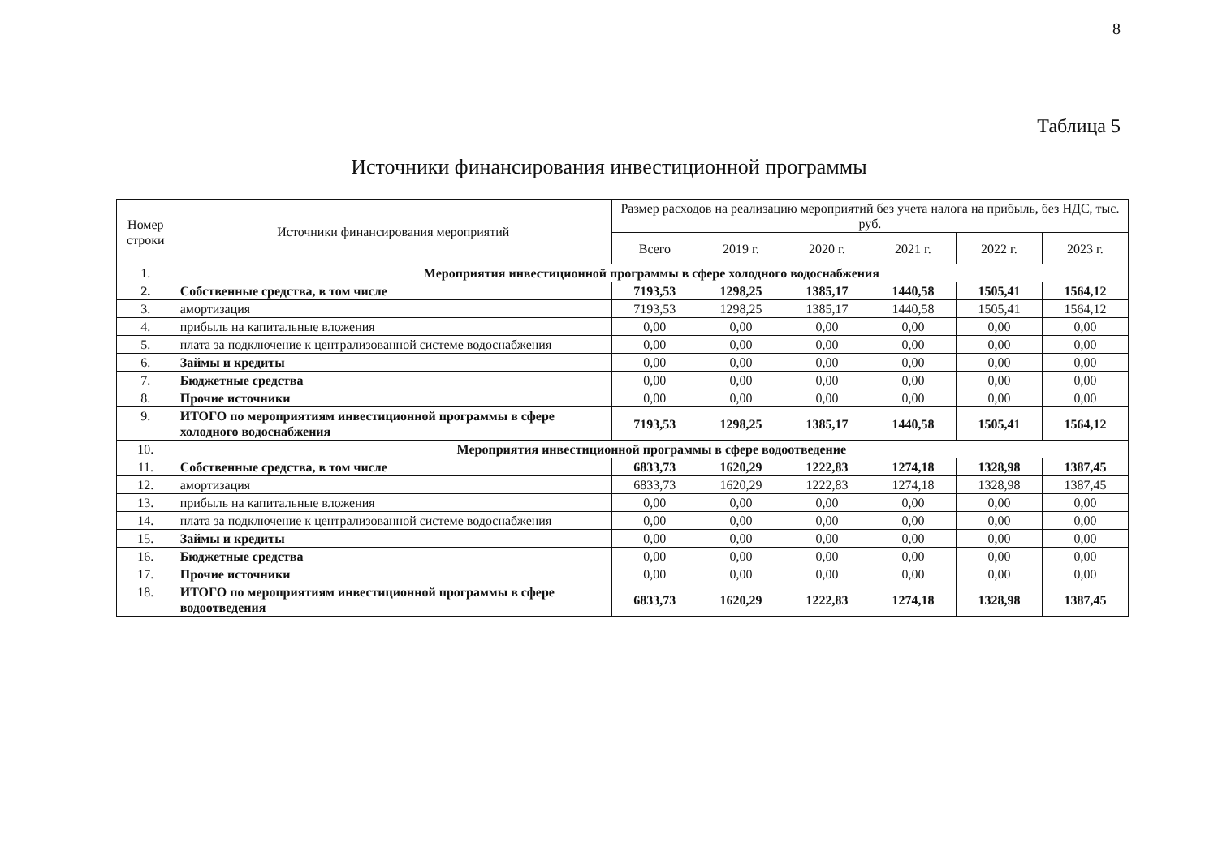8
Таблица 5
Источники финансирования инвестиционной программы
| Номер строки | Источники финансирования мероприятий | Размер расходов на реализацию мероприятий без учета налога на прибыль, без НДС, тыс. руб. | | | | | |
| --- | --- | --- | --- | --- | --- | --- | --- |
| | | Всего | 2019 г. | 2020 г. | 2021 г. | 2022 г. | 2023 г. |
| 1. | Мероприятия инвестиционной программы в сфере холодного водоснабжения | | | | | | |
| 2. | Собственные средства, в том числе | 7193,53 | 1298,25 | 1385,17 | 1440,58 | 1505,41 | 1564,12 |
| 3. | амортизация | 7193,53 | 1298,25 | 1385,17 | 1440,58 | 1505,41 | 1564,12 |
| 4. | прибыль на капитальные вложения | 0,00 | 0,00 | 0,00 | 0,00 | 0,00 | 0,00 |
| 5. | плата за подключение к централизованной системе водоснабжения | 0,00 | 0,00 | 0,00 | 0,00 | 0,00 | 0,00 |
| 6. | Займы и кредиты | 0,00 | 0,00 | 0,00 | 0,00 | 0,00 | 0,00 |
| 7. | Бюджетные средства | 0,00 | 0,00 | 0,00 | 0,00 | 0,00 | 0,00 |
| 8. | Прочие источники | 0,00 | 0,00 | 0,00 | 0,00 | 0,00 | 0,00 |
| 9. | ИТОГО по мероприятиям инвестиционной программы в сфере холодного водоснабжения | 7193,53 | 1298,25 | 1385,17 | 1440,58 | 1505,41 | 1564,12 |
| 10. | Мероприятия инвестиционной программы в сфере водоотведение | | | | | | |
| 11. | Собственные средства, в том числе | 6833,73 | 1620,29 | 1222,83 | 1274,18 | 1328,98 | 1387,45 |
| 12. | амортизация | 6833,73 | 1620,29 | 1222,83 | 1274,18 | 1328,98 | 1387,45 |
| 13. | прибыль на капитальные вложения | 0,00 | 0,00 | 0,00 | 0,00 | 0,00 | 0,00 |
| 14. | плата за подключение к централизованной системе водоснабжения | 0,00 | 0,00 | 0,00 | 0,00 | 0,00 | 0,00 |
| 15. | Займы и кредиты | 0,00 | 0,00 | 0,00 | 0,00 | 0,00 | 0,00 |
| 16. | Бюджетные средства | 0,00 | 0,00 | 0,00 | 0,00 | 0,00 | 0,00 |
| 17. | Прочие источники | 0,00 | 0,00 | 0,00 | 0,00 | 0,00 | 0,00 |
| 18. | ИТОГО по мероприятиям инвестиционной программы в сфере водоотведения | 6833,73 | 1620,29 | 1222,83 | 1274,18 | 1328,98 | 1387,45 |